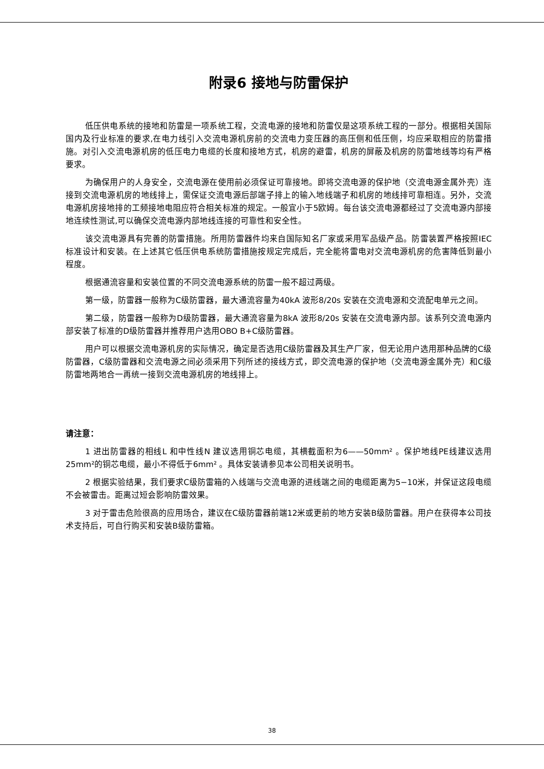附录6 接地与防雷保护
低压供电系统的接地和防雷是一项系统工程，交流电源的接地和防雷仅是这项系统工程的一部分。根据相关国际国内及行业标准的要求,在电力线引入交流电源机房前的交流电力变压器的高压侧和低压侧，均应采取相应的防雷措施。对引入交流电源机房的低压电力电缆的长度和接地方式，机房的避雷，机房的屏蔽及机房的防雷地线等均有严格要求。
为确保用户的人身安全，交流电源在使用前必须保证可靠接地。即将交流电源的保护地（交流电源金属外壳）连接到交流电源机房的地线排上，需保证交流电源后部端子排上的输入地线端子和机房的地线排可靠相连。另外，交流电源机房接地排的工频接地电阻应符合相关标准的规定。一般宜小于5欧姆。每台该交流电源都经过了交流电源内部接地连续性测试,可以确保交流电源内部地线连接的可靠性和安全性。
该交流电源具有完善的防雷措施。所用防雷器件均来自国际知名厂家或采用军品级产品。防雷装置严格按照IEC标准设计和安装。在上述其它低压供电系统防雷措施按规定完成后，完全能将雷电对交流电源机房的危害降低到最小程度。
根据通流容量和安装位置的不同交流电源系统的防雷一般不超过两级。
第一级，防雷器一般称为C级防雷器，最大通流容量为40kA 波形8/20s 安装在交流电源和交流配电单元之间。
第二级，防雷器一般称为D级防雷器，最大通流容量为8kA 波形8/20s 安装在交流电源内部。该系列交流电源内部安装了标准的D级防雷器并推荐用户选用OBO B+C级防雷器。
用户可以根据交流电源机房的实际情况，确定是否选用C级防雷器及其生产厂家，但无论用户选用那种品牌的C级防雷器，C级防雷器和交流电源之间必须采用下列所述的接线方式，即交流电源的保护地（交流电源金属外壳）和C级防雷地两地合一再统一接到交流电源机房的地线排上。
请注意：
1 进出防雷器的相线L 和中性线N 建议选用铜芯电缆，其横截面积为6——50mm² 。保护地线PE线建议选用25mm²的铜芯电缆，最小不得低于6mm² 。具体安装请参见本公司相关说明书。
2 根据实验结果，我们要求C级防雷箱的入线端与交流电源的进线端之间的电缆距离为5−10米，并保证这段电缆不会被雷击。距离过短会影响防雷效果。
3 对于雷击危险很高的应用场合，建议在C级防雷器前端12米或更前的地方安装B级防雷器。用户在获得本公司技术支持后，可自行购买和安装B级防雷箱。
38